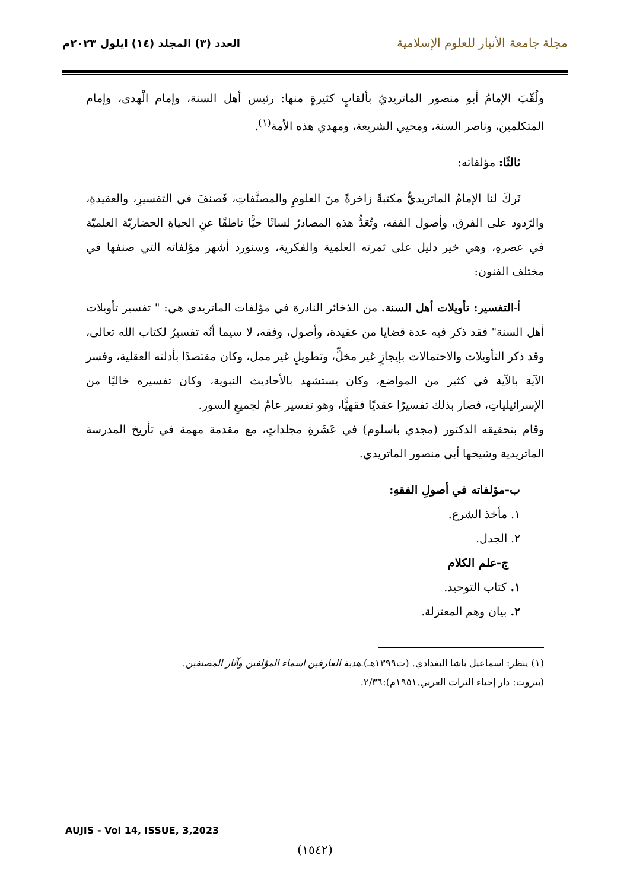مجلة جامعة الأنبار للعلوم الإسلامية
العدد (٣) المجلد (١٤) ايلول ٢٠٢٣م
ولُقّبَ الإمامُ أبو منصور الماتريديّ بألقابٍ كثيرةٍ منها: رئيس أهل السنة، وإمام الْهدى، وإمام المتكلمين، وناصر السنة، ومحيي الشريعة، ومهدي هذه الأمة<sup>(١)</sup>.
ثالثًا: مؤلفاته:
تَركَ لنا الإمامُ الماتريديُّ مكتبةً زاخرةً منَ العلومِ والمصنَّفاتِ، فَصنفَ في التفسيرِ، والعقيدةِ، والرّدود على الفرق، وأصول الفقه، وتُعَدُّ هذهِ المصادرُ لسانًا حيًّا ناطقًا عنِ الحياةِ الحضاريّة العلميّة في عصرهِ، وهي خير دليل على ثمرته العلمية والفكرية، وسنورد أشهر مؤلفاته التي صنفها في مختلف الفنون:
أ-التفسير: تأويلات أهل السنة. من الذخائر النادرة في مؤلفات الماتريدي هي: " تفسير تأويلات أهل السنة" فقد ذكر فيه عدة قضايا من عقيدة، وأصول، وفقه، لا سيما أنّه تفسيرٌ لكتاب الله تعالى، وقد ذكر التأويلات والاحتمالات بإيجازٍ غير مخلٍّ، وتطويلٍ غير ممل، وكان مقتصدًا بأدلته العقلية، وفسر الآية بالآية في كثير من المواضع، وكان يستشهد بالأحاديث النبوية، وكان تفسيره خاليًا من الإسرائيلياتِ، فصار بذلك تفسيرًا عقديًا فقهيًّا، وهو تفسير عامّ لجميعِ السور.
وقام بتحقيقه الدكتور (مجدي باسلوم) في عَشَرةِ مجلداتٍ، مع مقدمة مهمة في تأريخ المدرسة الماتريدية وشيخها أبي منصور الماتريدي.
ب-مؤلفاته في أصولِ الفقهِ:
١. مأخذ الشرع.
٢. الجدل.
ج-علم الكلام
١. كتاب التوحيد.
٢. بيان وهم المعتزلة.
(١) ينظر: اسماعيل باشا البغدادي. (ت١٣٩٩هـ).هدية العارفين اسماء المؤلفين وآثار المصنفين.
(بيروت: دار إحياء التراث العربي.١٩٥١م):٢/٣٦.
AUJIS - Vol 14, ISSUE, 3,2023
(١٥٤٢)